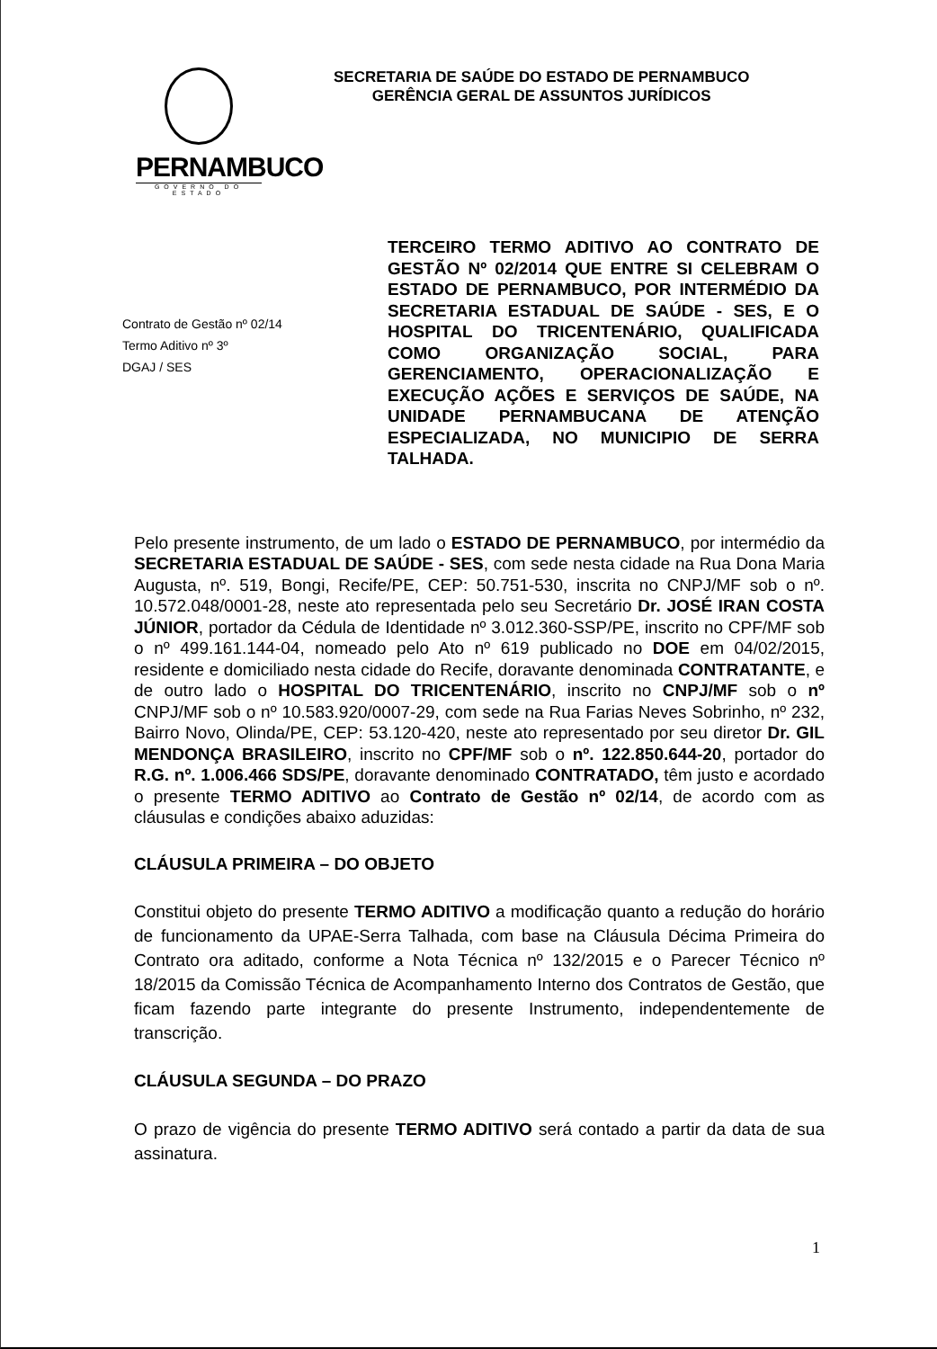PERNAMBUCO
GOVERNO DO ESTADO
SECRETARIA DE SAÚDE DO ESTADO DE PERNAMBUCO
GERÊNCIA GERAL DE ASSUNTOS JURÍDICOS
Contrato de Gestão nº 02/14
Termo Aditivo nº 3º
DGAJ / SES
TERCEIRO TERMO ADITIVO AO CONTRATO DE GESTÃO Nº 02/2014 QUE ENTRE SI CELEBRAM O ESTADO DE PERNAMBUCO, POR INTERMÉDIO DA SECRETARIA ESTADUAL DE SAÚDE - SES, E O HOSPITAL DO TRICENTENÁRIO, QUALIFICADA COMO ORGANIZAÇÃO SOCIAL, PARA GERENCIAMENTO, OPERACIONALIZAÇÃO E EXECUÇÃO AÇÕES E SERVIÇOS DE SAÚDE, NA UNIDADE PERNAMBUCANA DE ATENÇÃO ESPECIALIZADA, NO MUNICIPIO DE SERRA TALHADA.
Pelo presente instrumento, de um lado o ESTADO DE PERNAMBUCO, por intermédio da SECRETARIA ESTADUAL DE SAÚDE - SES, com sede nesta cidade na Rua Dona Maria Augusta, nº. 519, Bongi, Recife/PE, CEP: 50.751-530, inscrita no CNPJ/MF sob o nº. 10.572.048/0001-28, neste ato representada pelo seu Secretário Dr. JOSÉ IRAN COSTA JÚNIOR, portador da Cédula de Identidade nº 3.012.360-SSP/PE, inscrito no CPF/MF sob o nº 499.161.144-04, nomeado pelo Ato nº 619 publicado no DOE em 04/02/2015, residente e domiciliado nesta cidade do Recife, doravante denominada CONTRATANTE, e de outro lado o HOSPITAL DO TRICENTENÁRIO, inscrito no CNPJ/MF sob o nº CNPJ/MF sob o nº 10.583.920/0007-29, com sede na Rua Farias Neves Sobrinho, nº 232, Bairro Novo, Olinda/PE, CEP: 53.120-420, neste ato representado por seu diretor Dr. GIL MENDONÇA BRASILEIRO, inscrito no CPF/MF sob o nº. 122.850.644-20, portador do R.G. nº. 1.006.466 SDS/PE, doravante denominado CONTRATADO, têm justo e acordado o presente TERMO ADITIVO ao Contrato de Gestão nº 02/14, de acordo com as cláusulas e condições abaixo aduzidas:
CLÁUSULA PRIMEIRA – DO OBJETO
Constitui objeto do presente TERMO ADITIVO a modificação quanto a redução do horário de funcionamento da UPAE-Serra Talhada, com base na Cláusula Décima Primeira do Contrato ora aditado, conforme a Nota Técnica nº 132/2015 e o Parecer Técnico nº 18/2015 da Comissão Técnica de Acompanhamento Interno dos Contratos de Gestão, que ficam fazendo parte integrante do presente Instrumento, independentemente de transcrição.
CLÁUSULA SEGUNDA – DO PRAZO
O prazo de vigência do presente TERMO ADITIVO será contado a partir da data de sua assinatura.
1